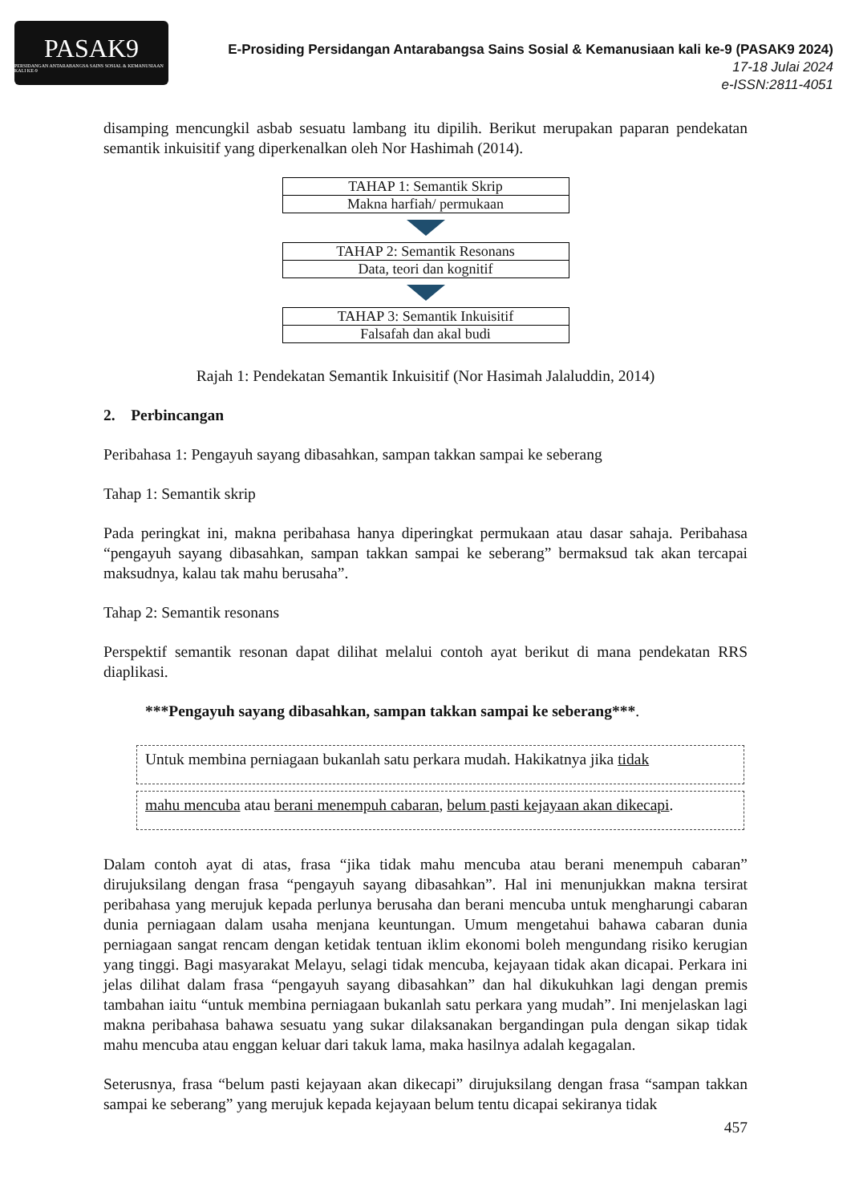PASAK9
PERSIDANGAN ANTARABANGSA SAINS SOSIAL & KEMANUSIAAN KALI KE-9
E-Prosiding Persidangan Antarabangsa Sains Sosial & Kemanusiaan kali ke-9 (PASAK9 2024)
17-18 Julai 2024
e-ISSN:2811-4051
disamping mencungkil asbab sesuatu lambang itu dipilih. Berikut merupakan paparan pendekatan semantik inkuisitif yang diperkenalkan oleh Nor Hashimah (2014).
TAHAP 1: Semantik Skrip
Makna harfiah/ permukaan
TAHAP 2: Semantik Resonans
Data, teori dan kognitif
TAHAP 3: Semantik Inkuisitif
Falsafah dan akal budi
Rajah 1: Pendekatan Semantik Inkuisitif (Nor Hasimah Jalaluddin, 2014)
2. Perbincangan
Peribahasa 1: Pengayuh sayang dibasahkan, sampan takkan sampai ke seberang
Tahap 1: Semantik skrip
Pada peringkat ini, makna peribahasa hanya diperingkat permukaan atau dasar sahaja. Peribahasa “pengayuh sayang dibasahkan, sampan takkan sampai ke seberang” bermaksud tak akan tercapai maksudnya, kalau tak mahu berusaha”.
Tahap 2: Semantik resonans
Perspektif semantik resonan dapat dilihat melalui contoh ayat berikut di mana pendekatan RRS diaplikasi.
***Pengayuh sayang dibasahkan, sampan takkan sampai ke seberang***.
Untuk membina perniagaan bukanlah satu perkara mudah. Hakikatnya jika tidak
mahu mencuba atau berani menempuh cabaran, belum pasti kejayaan akan dikecapi.
Dalam contoh ayat di atas, frasa “jika tidak mahu mencuba atau berani menempuh cabaran” dirujuksilang dengan frasa “pengayuh sayang dibasahkan”. Hal ini menunjukkan makna tersirat peribahasa yang merujuk kepada perlunya berusaha dan berani mencuba untuk mengharungi cabaran dunia perniagaan dalam usaha menjana keuntungan. Umum mengetahui bahawa cabaran dunia perniagaan sangat rencam dengan ketidak tentuan iklim ekonomi boleh mengundang risiko kerugian yang tinggi. Bagi masyarakat Melayu, selagi tidak mencuba, kejayaan tidak akan dicapai. Perkara ini jelas dilihat dalam frasa “pengayuh sayang dibasahkan” dan hal dikukuhkan lagi dengan premis tambahan iaitu “untuk membina perniagaan bukanlah satu perkara yang mudah”. Ini menjelaskan lagi makna peribahasa bahawa sesuatu yang sukar dilaksanakan bergandingan pula dengan sikap tidak mahu mencuba atau enggan keluar dari takuk lama, maka hasilnya adalah kegagalan.
Seterusnya, frasa “belum pasti kejayaan akan dikecapi” dirujuksilang dengan frasa “sampan takkan sampai ke seberang” yang merujuk kepada kejayaan belum tentu dicapai sekiranya tidak
457